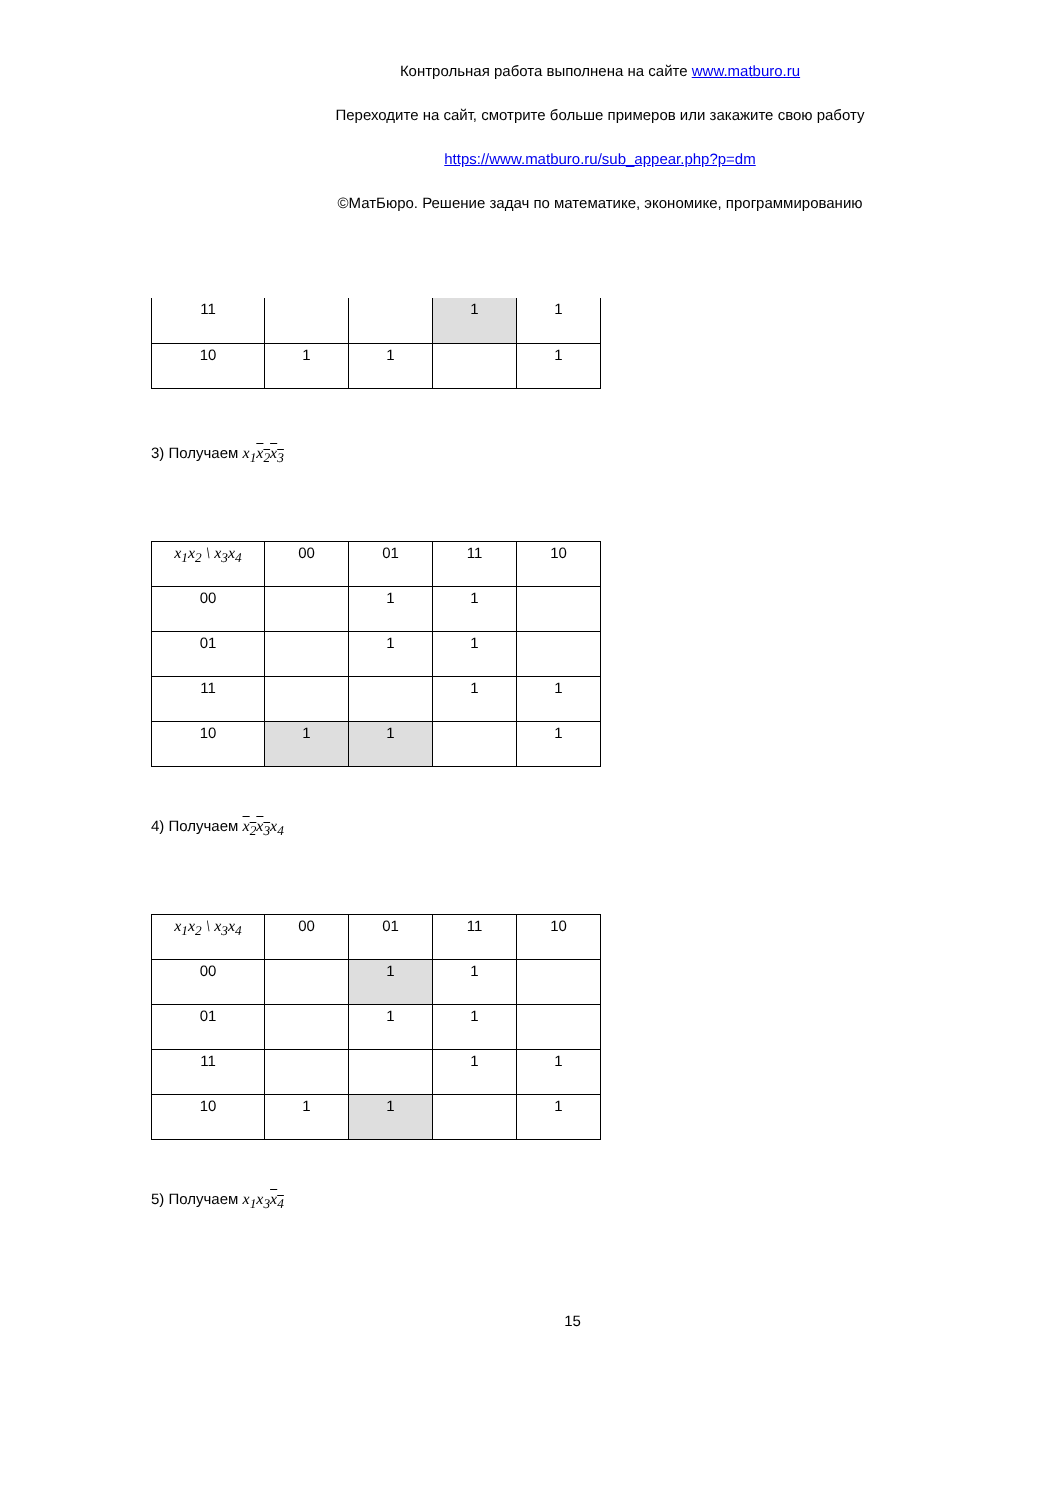Контрольная работа выполнена на сайте www.matburo.ru
Переходите на сайт, смотрите больше примеров или закажите свою работу
https://www.matburo.ru/sub_appear.php?p=dm
©МатБюро. Решение задач по математике, экономике, программированию
| 11 | | | 1 | 1 |
| 10 | 1 | 1 | | 1 |
3) Получаем x<sub>1</sub>x<sub>2</sub> x<sub>3</sub>
| x<sub>1</sub>x<sub>2</sub> \ x<sub>3</sub>x<sub>4</sub> | 00 | 01 | 11 | 10 |
| 00 | | 1 | 1 | |
| 01 | | 1 | 1 | |
| 11 | | | 1 | 1 |
| 10 | 1 | 1 | | 1 |
4) Получаем x<sub>2</sub> x<sub>3</sub>x<sub>4</sub>
| x<sub>1</sub>x<sub>2</sub> \ x<sub>3</sub>x<sub>4</sub> | 00 | 01 | 11 | 10 |
| 00 | | 1 | 1 | |
| 01 | | 1 | 1 | |
| 11 | | | 1 | 1 |
| 10 | 1 | 1 | | 1 |
5) Получаем x<sub>1</sub>x<sub>3</sub>x<sub>4</sub>
15